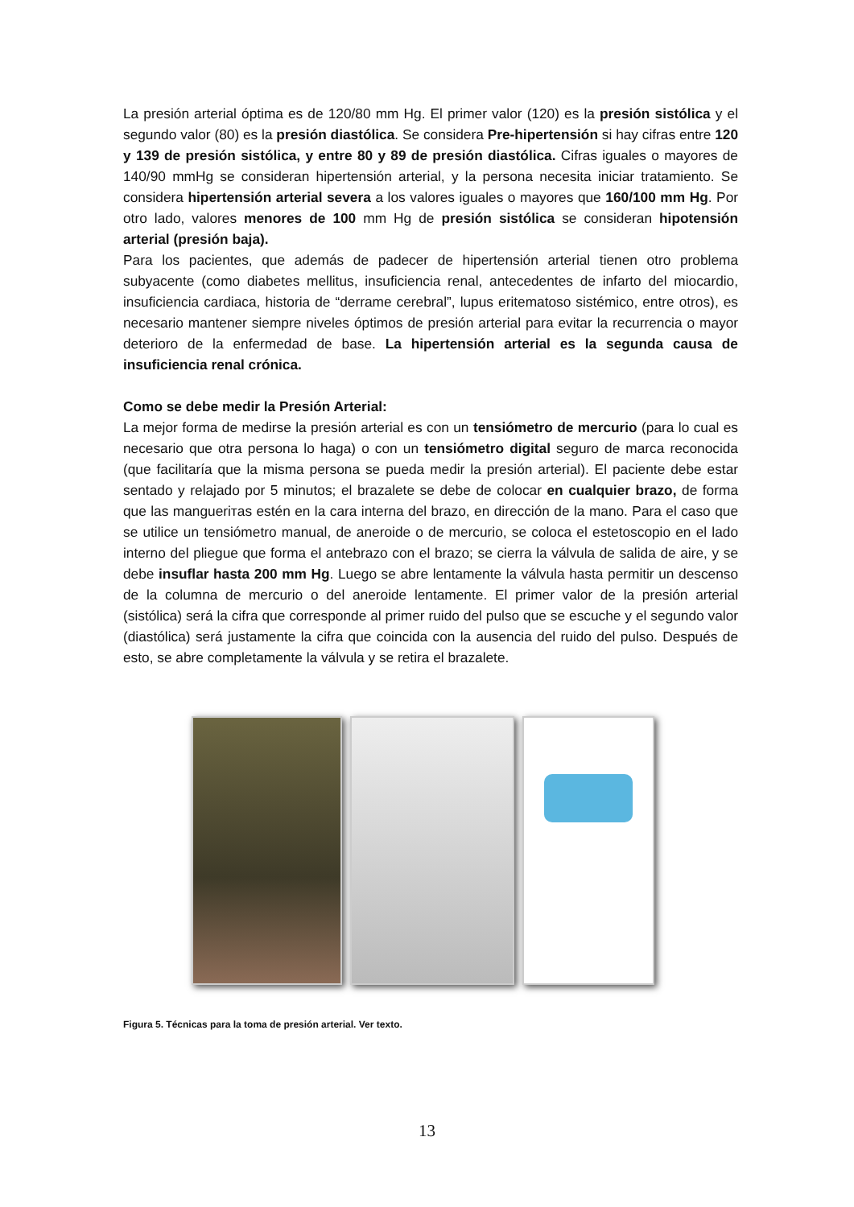La presión arterial óptima es de 120/80 mm Hg. El primer valor (120) es la presión sistólica y el segundo valor (80) es la presión diastólica. Se considera Pre-hipertensión si hay cifras entre 120 y 139 de presión sistólica, y entre 80 y 89 de presión diastólica. Cifras iguales o mayores de 140/90 mmHg se consideran hipertensión arterial, y la persona necesita iniciar tratamiento. Se considera hipertensión arterial severa a los valores iguales o mayores que 160/100 mm Hg. Por otro lado, valores menores de 100 mm Hg de presión sistólica se consideran hipotensión arterial (presión baja).
Para los pacientes, que además de padecer de hipertensión arterial tienen otro problema subyacente (como diabetes mellitus, insuficiencia renal, antecedentes de infarto del miocardio, insuficiencia cardiaca, historia de “derrame cerebral”, lupus eritematoso sistémico, entre otros), es necesario mantener siempre niveles óptimos de presión arterial para evitar la recurrencia o mayor deterioro de la enfermedad de base. La hipertensión arterial es la segunda causa de insuficiencia renal crónica.
Como se debe medir la Presión Arterial:
La mejor forma de medirse la presión arterial es con un tensiómetro de mercurio (para lo cual es necesario que otra persona lo haga) o con un tensiómetro digital seguro de marca reconocida (que facilitaría que la misma persona se pueda medir la presión arterial). El paciente debe estar sentado y relajado por 5 minutos; el brazalete se debe de colocar en cualquier brazo, de forma que las manguerітas estén en la cara interna del brazo, en dirección de la mano. Para el caso que se utilice un tensiómetro manual, de aneroide o de mercurio, se coloca el estetoscopio en el lado interno del pliegue que forma el antebrazo con el brazo; se cierra la válvula de salida de aire, y se debe insuflar hasta 200 mm Hg. Luego se abre lentamente la válvula hasta permitir un descenso de la columna de mercurio o del aneroide lentamente. El primer valor de la presión arterial (sistólica) será la cifra que corresponde al primer ruido del pulso que se escuche y el segundo valor (diastólica) será justamente la cifra que coincida con la ausencia del ruido del pulso. Después de esto, se abre completamente la válvula y se retira el brazalete.
Figura 5. Técnicas para la toma de presión arterial. Ver texto.
13